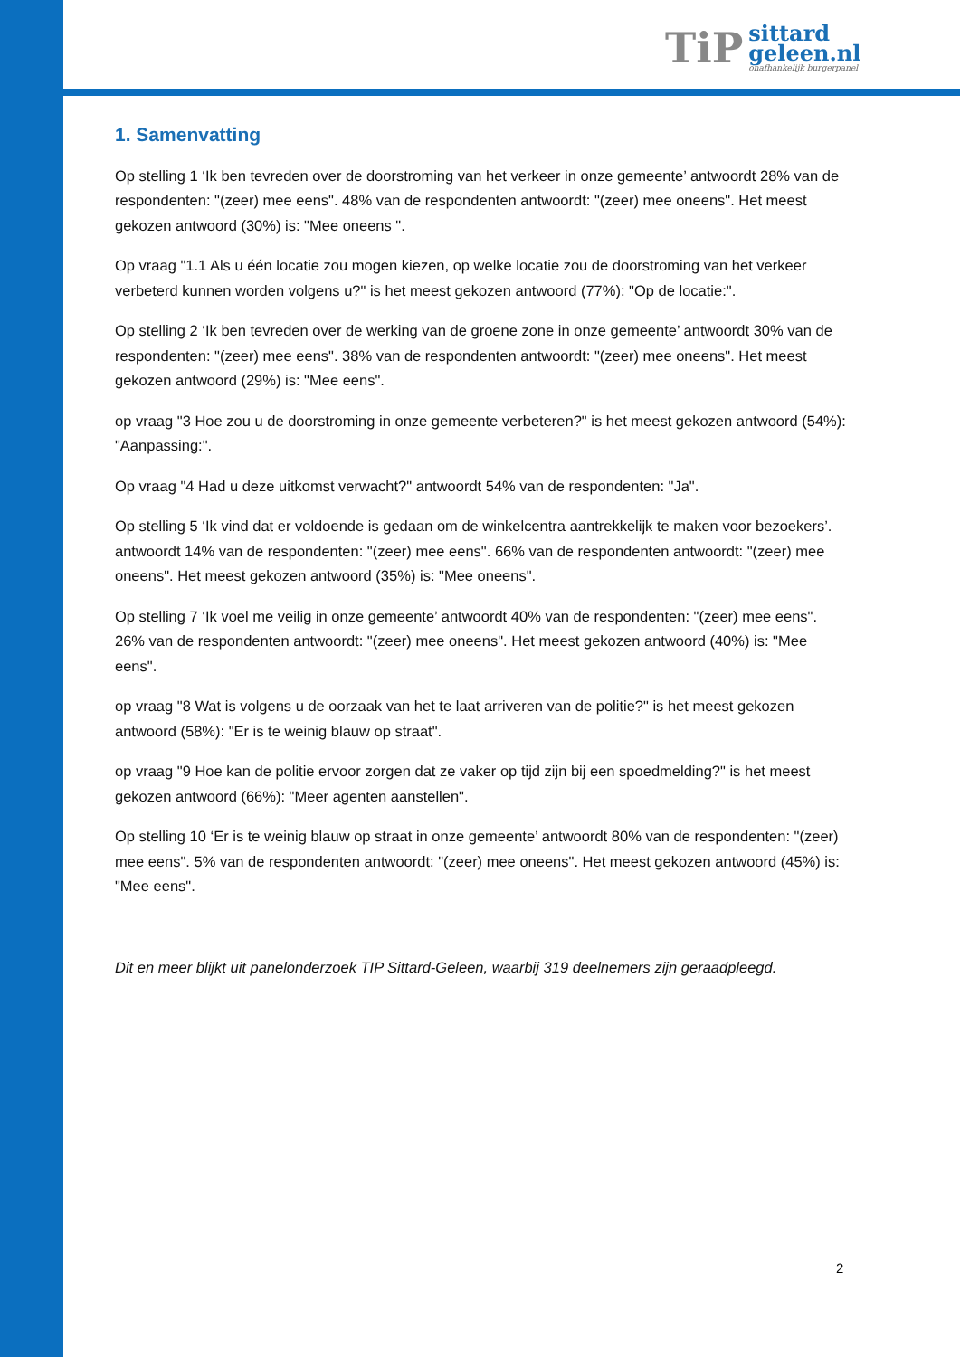TiP
sittard
geleen.nl
onafhankelijk burgerpanel
1. Samenvatting
Op stelling 1 ‘Ik ben tevreden over de doorstroming van het verkeer in onze gemeente’ antwoordt 28% van de respondenten: "(zeer) mee eens". 48% van de respondenten antwoordt: "(zeer) mee oneens". Het meest gekozen antwoord (30%) is: "Mee oneens ".
Op vraag "1.1 Als u één locatie zou mogen kiezen, op welke locatie zou de doorstroming van het verkeer verbeterd kunnen worden volgens u?" is het meest gekozen antwoord (77%): "Op de locatie:".
Op stelling 2 ‘Ik ben tevreden over de werking van de groene zone in onze gemeente’ antwoordt 30% van de respondenten: "(zeer) mee eens". 38% van de respondenten antwoordt: "(zeer) mee oneens". Het meest gekozen antwoord (29%) is: "Mee eens".
op vraag "3 Hoe zou u de doorstroming in onze gemeente verbeteren?" is het meest gekozen antwoord (54%): "Aanpassing:".
Op vraag "4 Had u deze uitkomst verwacht?" antwoordt 54% van de respondenten: "Ja".
Op stelling 5 ‘Ik vind dat er voldoende is gedaan om de winkelcentra aantrekkelijk te maken voor bezoekers’. antwoordt 14% van de respondenten: "(zeer) mee eens". 66% van de respondenten antwoordt: "(zeer) mee oneens". Het meest gekozen antwoord (35%) is: "Mee oneens".
Op stelling 7 ‘Ik voel me veilig in onze gemeente’ antwoordt 40% van de respondenten: "(zeer) mee eens". 26% van de respondenten antwoordt: "(zeer) mee oneens". Het meest gekozen antwoord (40%) is: "Mee eens".
op vraag "8 Wat is volgens u de oorzaak van het te laat arriveren van de politie?" is het meest gekozen antwoord (58%): "Er is te weinig blauw op straat".
op vraag "9 Hoe kan de politie ervoor zorgen dat ze vaker op tijd zijn bij een spoedmelding?" is het meest gekozen antwoord (66%): "Meer agenten aanstellen".
Op stelling 10 ‘Er is te weinig blauw op straat in onze gemeente’ antwoordt 80% van de respondenten: "(zeer) mee eens". 5% van de respondenten antwoordt: "(zeer) mee oneens". Het meest gekozen antwoord (45%) is: "Mee eens".
Dit en meer blijkt uit panelonderzoek TIP Sittard-Geleen, waarbij 319 deelnemers zijn geraadpleegd.
2